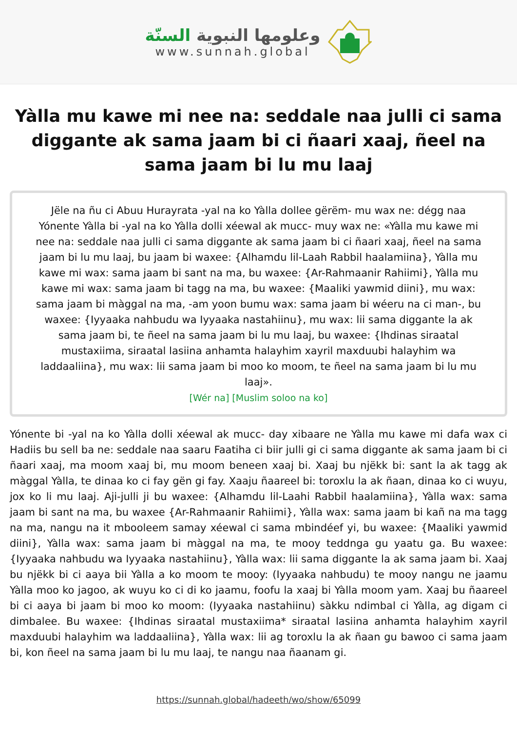وعلومها النبوية السنّة
www.sunnah.global
Yàlla mu kawe mi nee na: seddale naa julli ci sama diggante ak sama jaam bi ci ñaari xaaj, ñeel na sama jaam bi lu mu laaj
Jële na ñu ci Abuu Hurayrata -yal na ko Yàlla dollee gërëm- mu wax ne: dégg naa Yónente Yàlla bi -yal na ko Yàlla dolli xéewal ak mucc- muy wax ne: «Yàlla mu kawe mi nee na: seddale naa julli ci sama diggante ak sama jaam bi ci ñaari xaaj, ñeel na sama jaam bi lu mu laaj, bu jaam bi waxee: {Alhamdu lil-Laah Rabbil haalamiina}, Yàlla mu kawe mi wax: sama jaam bi sant na ma, bu waxee: {Ar-Rahmaanir Rahiimi}, Yàlla mu kawe mi wax: sama jaam bi tagg na ma, bu waxee: {Maaliki yawmid diini}, mu wax: sama jaam bi màggal na ma, -am yoon bumu wax: sama jaam bi wéeru na ci man-, bu waxee: {Iyyaaka nahbudu wa Iyyaaka nastahiinu}, mu wax: lii sama diggante la ak sama jaam bi, te ñeel na sama jaam bi lu mu laaj, bu waxee: {Ihdinas siraatal mustaxiima, siraatal lasiina anhamta halayhim xayril maxduubi halayhim wa laddaaliina}, mu wax: lii sama jaam bi moo ko moom, te ñeel na sama jaam bi lu mu laaj».
[Wér na] [Muslim soloo na ko]
Yónente bi -yal na ko Yàlla dolli xéewal ak mucc- day xibaare ne Yàlla mu kawe mi dafa wax ci Hadiis bu sell ba ne: seddale naa saaru Faatiha ci biir julli gi ci sama diggante ak sama jaam bi ci ñaari xaaj, ma moom xaaj bi, mu moom beneen xaaj bi. Xaaj bu njëkk bi: sant la ak tagg ak màggal Yàlla, te dinaa ko ci fay gën gi fay. Xaaju ñaareel bi: toroxlu la ak ñaan, dinaa ko ci wuyu, jox ko li mu laaj. Aji-julli ji bu waxee: {Alhamdu lil-Laahi Rabbil haalamiina}, Yàlla wax: sama jaam bi sant na ma, bu waxee {Ar-Rahmaanir Rahiimi}, Yàlla wax: sama jaam bi kañ na ma tagg na ma, nangu na it mbooleem samay xéewal ci sama mbindéef yi, bu waxee: {Maaliki yawmid diini}, Yàlla wax: sama jaam bi màggal na ma, te mooy teddnga gu yaatu ga. Bu waxee: {Iyyaaka nahbudu wa Iyyaaka nastahiinu}, Yàlla wax: lii sama diggante la ak sama jaam bi. Xaaj bu njëkk bi ci aaya bii Yàlla a ko moom te mooy: (Iyyaaka nahbudu) te mooy nangu ne jaamu Yàlla moo ko jagoo, ak wuyu ko ci di ko jaamu, foofu la xaaj bi Yàlla moom yam. Xaaj bu ñaareel bi ci aaya bi jaam bi moo ko moom: (Iyyaaka nastahiinu) sàkku ndimbal ci Yàlla, ag digam ci dimbalee. Bu waxee: {Ihdinas siraatal mustaxiima* siraatal lasiina anhamta halayhim xayril maxduubi halayhim wa laddaaliina}, Yàlla wax: lii ag toroxlu la ak ñaan gu bawoo ci sama jaam bi, kon ñeel na sama jaam bi lu mu laaj, te nangu naa ñaanam gi.
https://sunnah.global/hadeeth/wo/show/65099